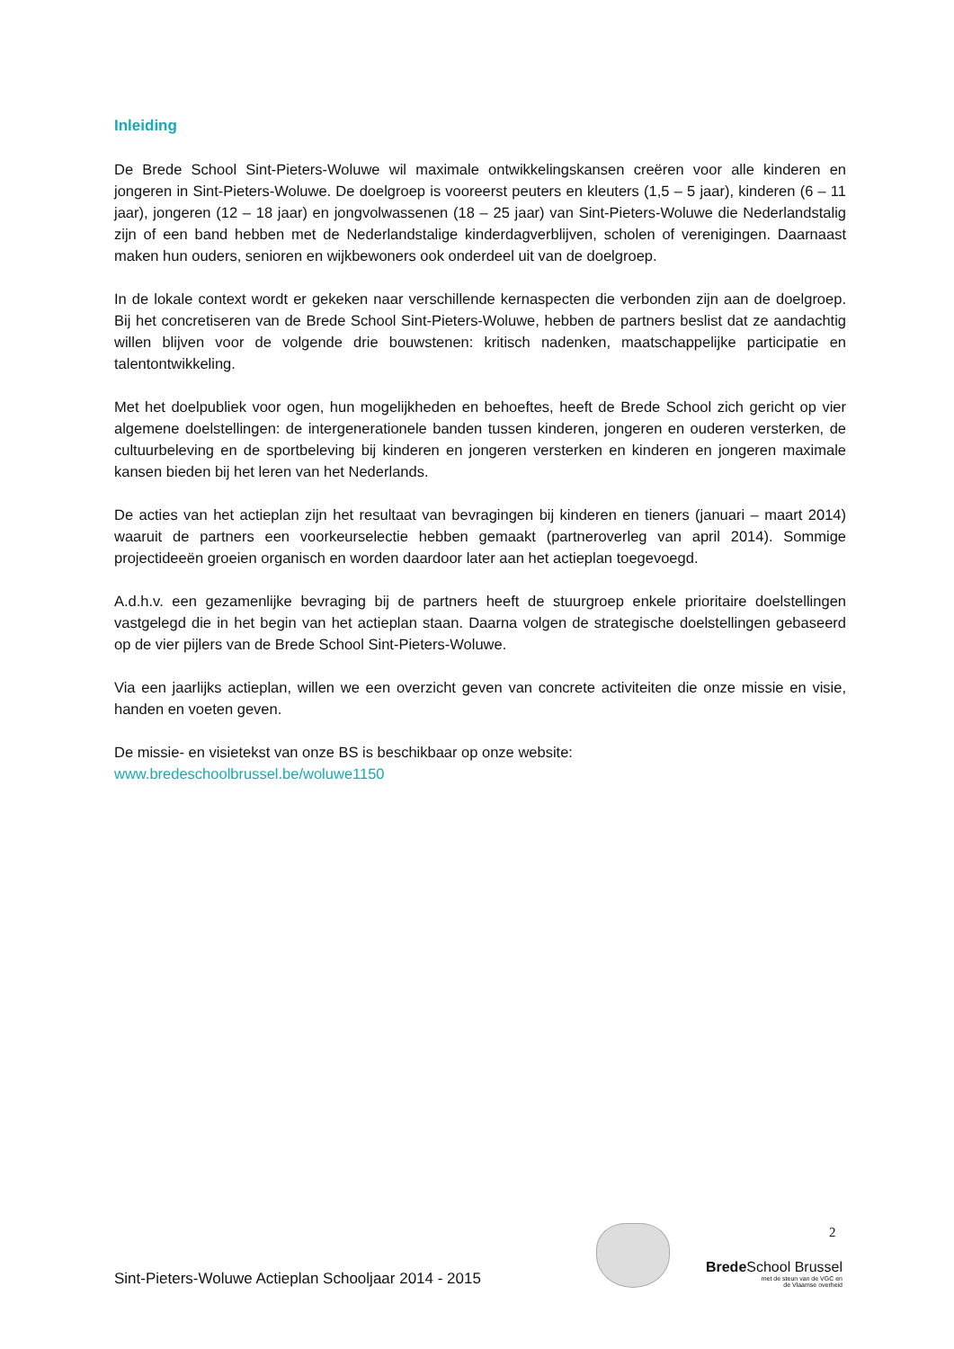Inleiding
De Brede School Sint-Pieters-Woluwe wil maximale ontwikkelingskansen creëren voor alle kinderen en jongeren in Sint-Pieters-Woluwe. De doelgroep is vooreerst peuters en kleuters (1,5 – 5 jaar), kinderen (6 – 11 jaar), jongeren (12 – 18 jaar) en jongvolwassenen (18 – 25 jaar) van Sint-Pieters-Woluwe die Nederlandstalig zijn of een band hebben met de Nederlandstalige kinderdagverblijven, scholen of verenigingen. Daarnaast maken hun ouders, senioren en wijkbewoners ook onderdeel uit van de doelgroep.
In de lokale context wordt er gekeken naar verschillende kernaspecten die verbonden zijn aan de doelgroep. Bij het concretiseren van de Brede School Sint-Pieters-Woluwe, hebben de partners beslist dat ze aandachtig willen blijven voor de volgende drie bouwstenen: kritisch nadenken, maatschappelijke participatie en talentontwikkeling.
Met het doelpubliek voor ogen, hun mogelijkheden en behoeftes, heeft de Brede School zich gericht op vier algemene doelstellingen: de intergenerationele banden tussen kinderen, jongeren en ouderen versterken, de cultuurbeleving en de sportbeleving bij kinderen en jongeren versterken en kinderen en jongeren maximale kansen bieden bij het leren van het Nederlands.
De acties van het actieplan zijn het resultaat van bevragingen bij kinderen en tieners (januari – maart 2014) waaruit de partners een voorkeurselectie hebben gemaakt (partneroverleg van april 2014). Sommige projectideeën groeien organisch en worden daardoor later aan het actieplan toegevoegd.
A.d.h.v. een gezamenlijke bevraging bij de partners heeft de stuurgroep enkele prioritaire doelstellingen vastgelegd die in het begin van het actieplan staan. Daarna volgen de strategische doelstellingen gebaseerd op de vier pijlers van de Brede School Sint-Pieters-Woluwe.
Via een jaarlijks actieplan, willen we een overzicht geven van concrete activiteiten die onze missie en visie, handen en voeten geven.
De missie- en visietekst van onze BS is beschikbaar op onze website:
www.bredeschoolbrussel.be/woluwe1150
2
Sint-Pieters-Woluwe Actieplan Schooljaar 2014 - 2015
Brede School Brussel
met de steun van de VGC en
de Vlaamse overheid